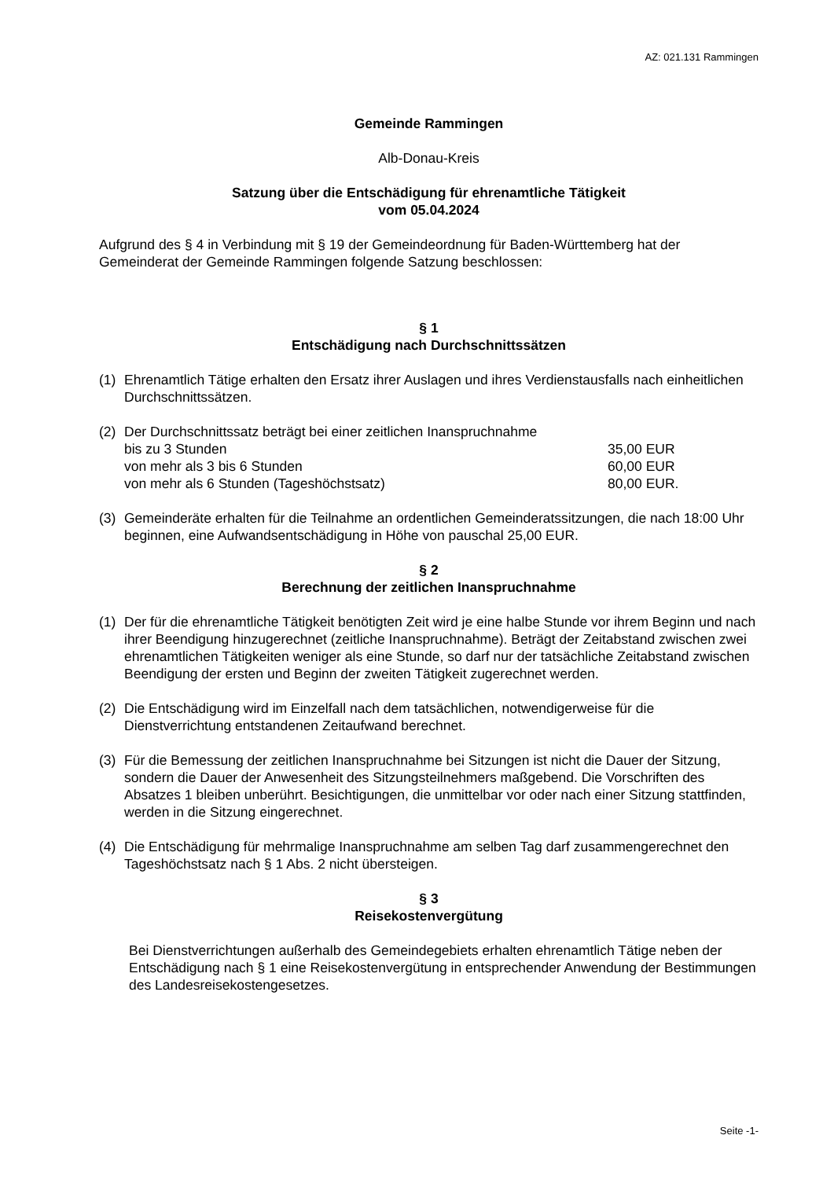AZ: 021.131 Rammingen
Gemeinde Rammingen
Alb-Donau-Kreis
Satzung über die Entschädigung für ehrenamtliche Tätigkeit
vom 05.04.2024
Aufgrund des § 4 in Verbindung mit § 19 der Gemeindeordnung für Baden-Württemberg hat der Gemeinderat der Gemeinde Rammingen folgende Satzung beschlossen:
§ 1
Entschädigung nach Durchschnittssätzen
(1) Ehrenamtlich Tätige erhalten den Ersatz ihrer Auslagen und ihres Verdienstausfalls nach einheitlichen Durchschnittssätzen.
(2) Der Durchschnittssatz beträgt bei einer zeitlichen Inanspruchnahme
bis zu 3 Stunden 35,00 EUR
von mehr als 3 bis 6 Stunden 60,00 EUR
von mehr als 6 Stunden (Tageshöchstsatz) 80,00 EUR.
(3) Gemeinderäte erhalten für die Teilnahme an ordentlichen Gemeinderatssitzungen, die nach 18:00 Uhr beginnen, eine Aufwandsentschädigung in Höhe von pauschal 25,00 EUR.
§ 2
Berechnung der zeitlichen Inanspruchnahme
(1) Der für die ehrenamtliche Tätigkeit benötigten Zeit wird je eine halbe Stunde vor ihrem Beginn und nach ihrer Beendigung hinzugerechnet (zeitliche Inanspruchnahme). Beträgt der Zeitabstand zwischen zwei ehrenamtlichen Tätigkeiten weniger als eine Stunde, so darf nur der tatsächliche Zeitabstand zwischen Beendigung der ersten und Beginn der zweiten Tätigkeit zugerechnet werden.
(2) Die Entschädigung wird im Einzelfall nach dem tatsächlichen, notwendigerweise für die Dienstverrichtung entstandenen Zeitaufwand berechnet.
(3) Für die Bemessung der zeitlichen Inanspruchnahme bei Sitzungen ist nicht die Dauer der Sitzung, sondern die Dauer der Anwesenheit des Sitzungsteilnehmers maßgebend. Die Vorschriften des Absatzes 1 bleiben unberührt. Besichtigungen, die unmittelbar vor oder nach einer Sitzung stattfinden, werden in die Sitzung eingerechnet.
(4) Die Entschädigung für mehrmalige Inanspruchnahme am selben Tag darf zusammengerechnet den Tageshöchstsatz nach § 1 Abs. 2 nicht übersteigen.
§ 3
Reisekostenvergütung
Bei Dienstverrichtungen außerhalb des Gemeindegebiets erhalten ehrenamtlich Tätige neben der Entschädigung nach § 1 eine Reisekostenvergütung in entsprechender Anwendung der Bestimmungen des Landesreisekostengesetzes.
Seite -1-